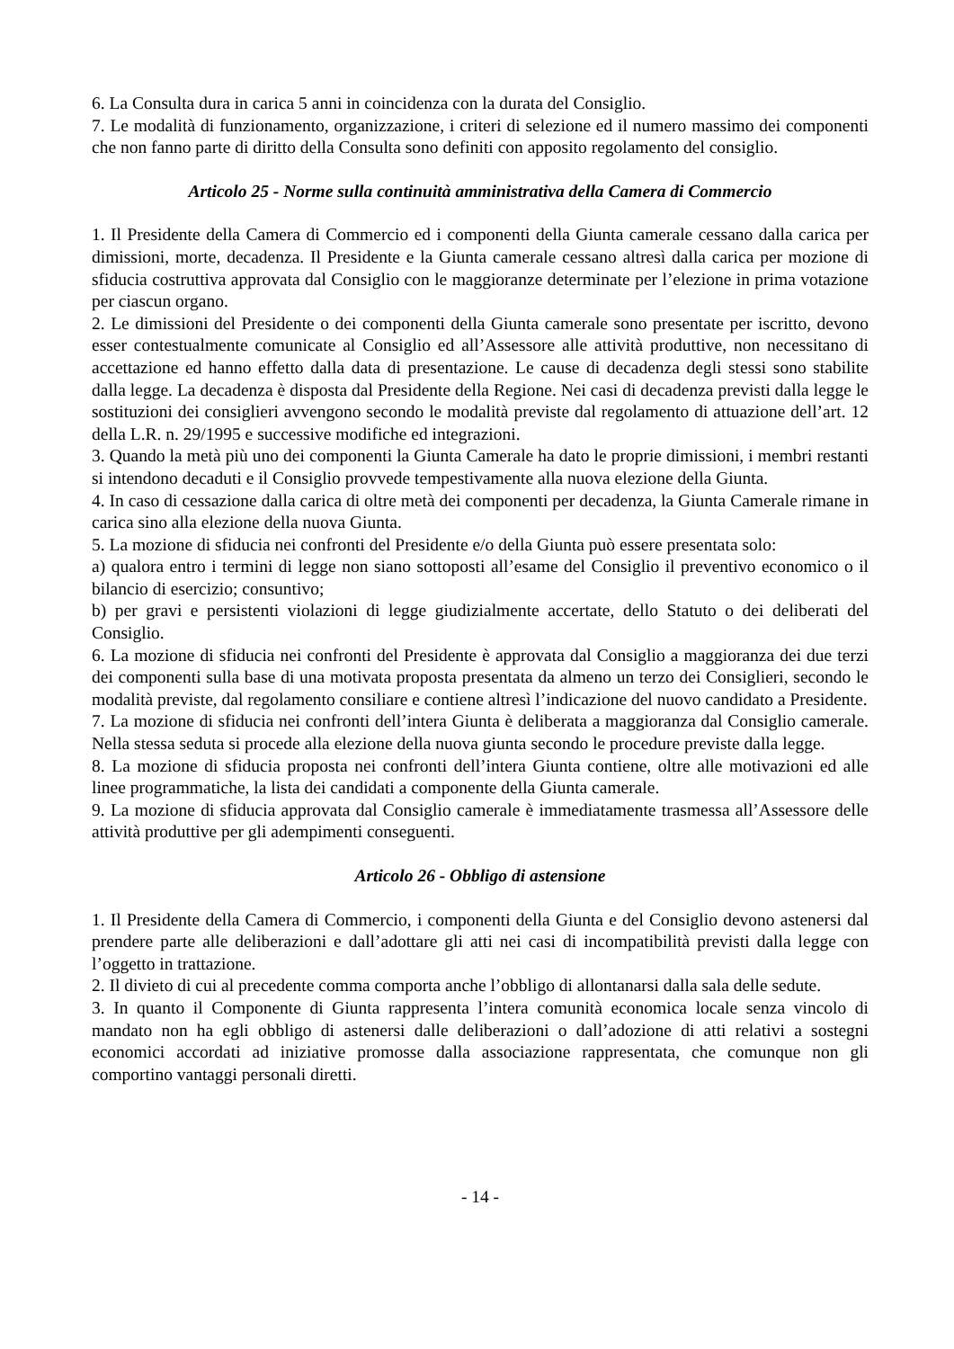6. La Consulta dura in carica 5 anni in coincidenza con la durata del Consiglio.
7. Le modalità di funzionamento, organizzazione, i criteri di selezione ed il numero massimo dei componenti che non fanno parte di diritto della Consulta sono definiti con apposito regolamento del consiglio.
Articolo 25 - Norme sulla continuità amministrativa della Camera di Commercio
1. Il Presidente della Camera di Commercio ed i componenti della Giunta camerale cessano dalla carica per dimissioni, morte, decadenza. Il Presidente e la Giunta camerale cessano altresì dalla carica per mozione di sfiducia costruttiva approvata dal Consiglio con le maggioranze determinate per l’elezione in prima votazione per ciascun organo.
2. Le dimissioni del Presidente o dei componenti della Giunta camerale sono presentate per iscritto, devono esser contestualmente comunicate al Consiglio ed all’Assessore alle attività produttive, non necessitano di accettazione ed hanno effetto dalla data di presentazione. Le cause di decadenza degli stessi sono stabilite dalla legge. La decadenza è disposta dal Presidente della Regione. Nei casi di decadenza previsti dalla legge le sostituzioni dei consiglieri avvengono secondo le modalità previste dal regolamento di attuazione dell’art. 12 della L.R. n. 29/1995 e successive modifiche ed integrazioni.
3. Quando la metà più uno dei componenti la Giunta Camerale ha dato le proprie dimissioni, i membri restanti si intendono decaduti e il Consiglio provvede tempestivamente alla nuova elezione della Giunta.
4. In caso di cessazione dalla carica di oltre metà dei componenti per decadenza, la Giunta Camerale rimane in carica sino alla elezione della nuova Giunta.
5. La mozione di sfiducia nei confronti del Presidente e/o della Giunta può essere presentata solo:
a) qualora entro i termini di legge non siano sottoposti all’esame del Consiglio il preventivo economico o il bilancio di esercizio; consuntivo;
b) per gravi e persistenti violazioni di legge giudizialmente accertate, dello Statuto o dei deliberati del Consiglio.
6. La mozione di sfiducia nei confronti del Presidente è approvata dal Consiglio a maggioranza dei due terzi dei componenti sulla base di una motivata proposta presentata da almeno un terzo dei Consiglieri, secondo le modalità previste, dal regolamento consiliare e contiene altresì l’indicazione del nuovo candidato a Presidente.
7. La mozione di sfiducia nei confronti dell’intera Giunta è deliberata a maggioranza dal Consiglio camerale. Nella stessa seduta si procede alla elezione della nuova giunta secondo le procedure previste dalla legge.
8. La mozione di sfiducia proposta nei confronti dell’intera Giunta contiene, oltre alle motivazioni ed alle linee programmatiche, la lista dei candidati a componente della Giunta camerale.
9. La mozione di sfiducia approvata dal Consiglio camerale è immediatamente trasmessa all’Assessore delle attività produttive per gli adempimenti conseguenti.
Articolo 26 - Obbligo di astensione
1. Il Presidente della Camera di Commercio, i componenti della Giunta e del Consiglio devono astenersi dal prendere parte alle deliberazioni e dall’adottare gli atti nei casi di incompatibilità previsti dalla legge con l’oggetto in trattazione.
2. Il divieto di cui al precedente comma comporta anche l’obbligo di allontanarsi dalla sala delle sedute.
3. In quanto il Componente di Giunta rappresenta l’intera comunità economica locale senza vincolo di mandato non ha egli obbligo di astenersi dalle deliberazioni o dall’adozione di atti relativi a sostegni economici accordati ad iniziative promosse dalla associazione rappresentata, che comunque non gli comportino vantaggi personali diretti.
- 14 -